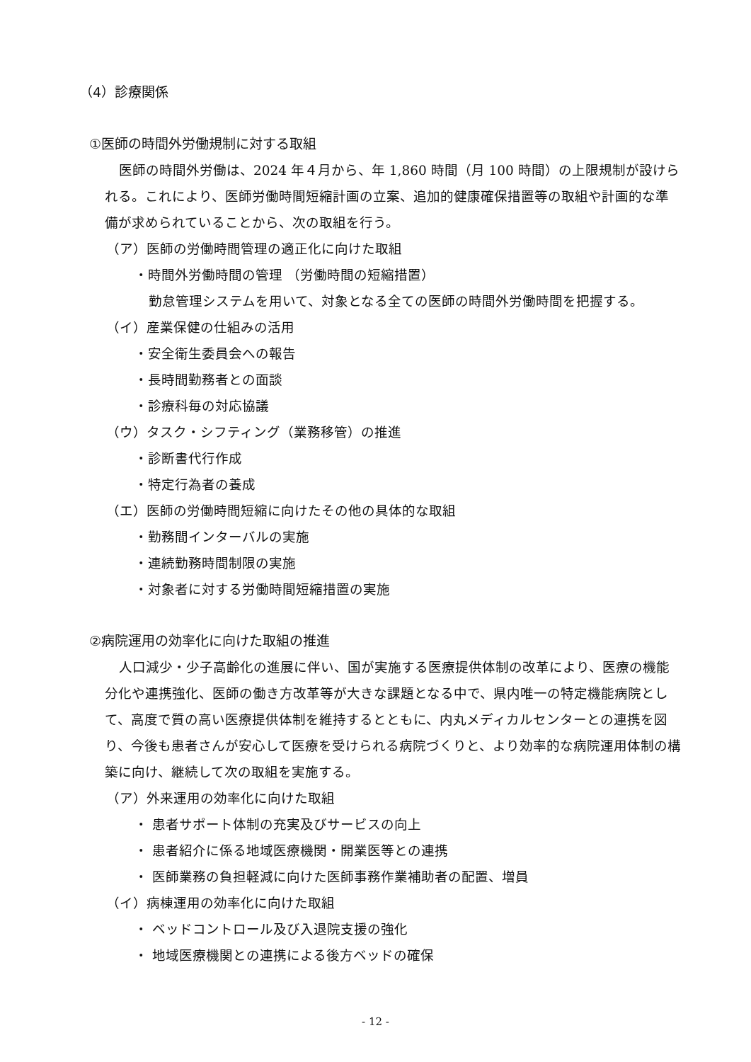（4）診療関係
①医師の時間外労働規制に対する取組
医師の時間外労働は、2024 年４月から、年 1,860 時間（月 100 時間）の上限規制が設けられる。これにより、医師労働時間短縮計画の立案、追加的健康確保措置等の取組や計画的な準備が求められていることから、次の取組を行う。
（ア）医師の労働時間管理の適正化に向けた取組
・時間外労働時間の管理 （労働時間の短縮措置）
勤怠管理システムを用いて、対象となる全ての医師の時間外労働時間を把握する。
（イ）産業保健の仕組みの活用
・安全衛生委員会への報告
・長時間勤務者との面談
・診療科毎の対応協議
（ウ）タスク・シフティング（業務移管）の推進
・診断書代行作成
・特定行為者の養成
（エ）医師の労働時間短縮に向けたその他の具体的な取組
・勤務間インターバルの実施
・連続勤務時間制限の実施
・対象者に対する労働時間短縮措置の実施
②病院運用の効率化に向けた取組の推進
人口減少・少子高齢化の進展に伴い、国が実施する医療提供体制の改革により、医療の機能分化や連携強化、医師の働き方改革等が大きな課題となる中で、県内唯一の特定機能病院として、高度で質の高い医療提供体制を維持するとともに、内丸メディカルセンターとの連携を図り、今後も患者さんが安心して医療を受けられる病院づくりと、より効率的な病院運用体制の構築に向け、継続して次の取組を実施する。
（ア）外来運用の効率化に向けた取組
・ 患者サポート体制の充実及びサービスの向上
・ 患者紹介に係る地域医療機関・開業医等との連携
・ 医師業務の負担軽減に向けた医師事務作業補助者の配置、増員
（イ）病棟運用の効率化に向けた取組
・ ベッドコントロール及び入退院支援の強化
・ 地域医療機関との連携による後方ベッドの確保
- 12 -